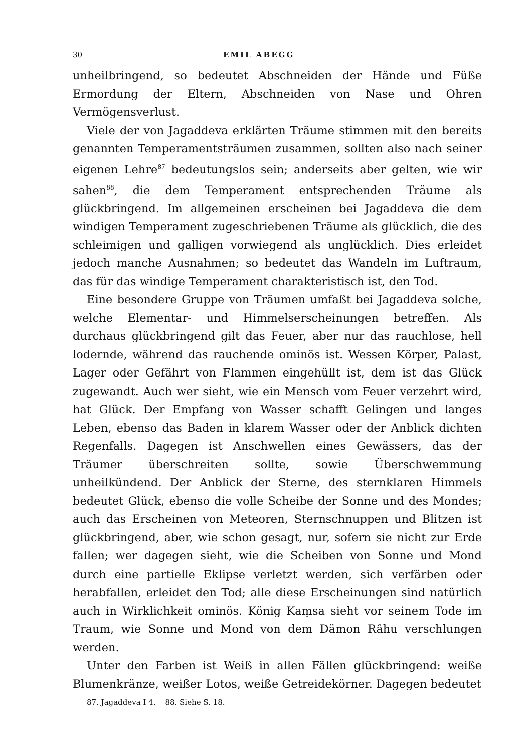30 EMIL ABEGG
unheilbringend, so bedeutet Abschneiden der Hände und Füße Ermordung der Eltern, Abschneiden von Nase und Ohren Vermögensverlust.
Viele der von Jagaddeva erklärten Träume stimmen mit den bereits genannten Temperamentsträumen zusammen, sollten also nach seiner eigenen Lehre<sup>87</sup> bedeutungslos sein; anderseits aber gelten, wie wir sahen<sup>88</sup>, die dem Temperament entsprechenden Träume als glückbringend. Im allgemeinen erscheinen bei Jagaddeva die dem windigen Temperament zugeschriebenen Träume als glücklich, die des schleimigen und galligen vorwiegend als unglücklich. Dies erleidet jedoch manche Ausnahmen; so bedeutet das Wandeln im Luftraum, das für das windige Temperament charakteristisch ist, den Tod.
Eine besondere Gruppe von Träumen umfaßt bei Jagaddeva solche, welche Elementar- und Himmelserscheinungen betreffen. Als durchaus glückbringend gilt das Feuer, aber nur das rauchlose, hell lodernde, während das rauchende ominös ist. Wessen Körper, Palast, Lager oder Gefährt von Flammen eingehüllt ist, dem ist das Glück zugewandt. Auch wer sieht, wie ein Mensch vom Feuer verzehrt wird, hat Glück. Der Empfang von Wasser schafft Gelingen und langes Leben, ebenso das Baden in klarem Wasser oder der Anblick dichten Regenfalls. Dagegen ist Anschwellen eines Gewässers, das der Träumer überschreiten sollte, sowie Überschwemmung unheilkündend. Der Anblick der Sterne, des sternklaren Himmels bedeutet Glück, ebenso die volle Scheibe der Sonne und des Mondes; auch das Erscheinen von Meteoren, Sternschnuppen und Blitzen ist glückbringend, aber, wie schon gesagt, nur, sofern sie nicht zur Erde fallen; wer dagegen sieht, wie die Scheiben von Sonne und Mond durch eine partielle Eklipse verletzt werden, sich verfärben oder herabfallen, erleidet den Tod; alle diese Erscheinungen sind natürlich auch in Wirklichkeit ominös. König Kaṃsa sieht vor seinem Tode im Traum, wie Sonne und Mond von dem Dämon Râhu verschlungen werden.
Unter den Farben ist Weiß in allen Fällen glückbringend: weiße Blumenkränze, weißer Lotos, weiße Getreidekörner. Dagegen bedeutet
87. Jagaddeva I 4. 88. Siehe S. 18.